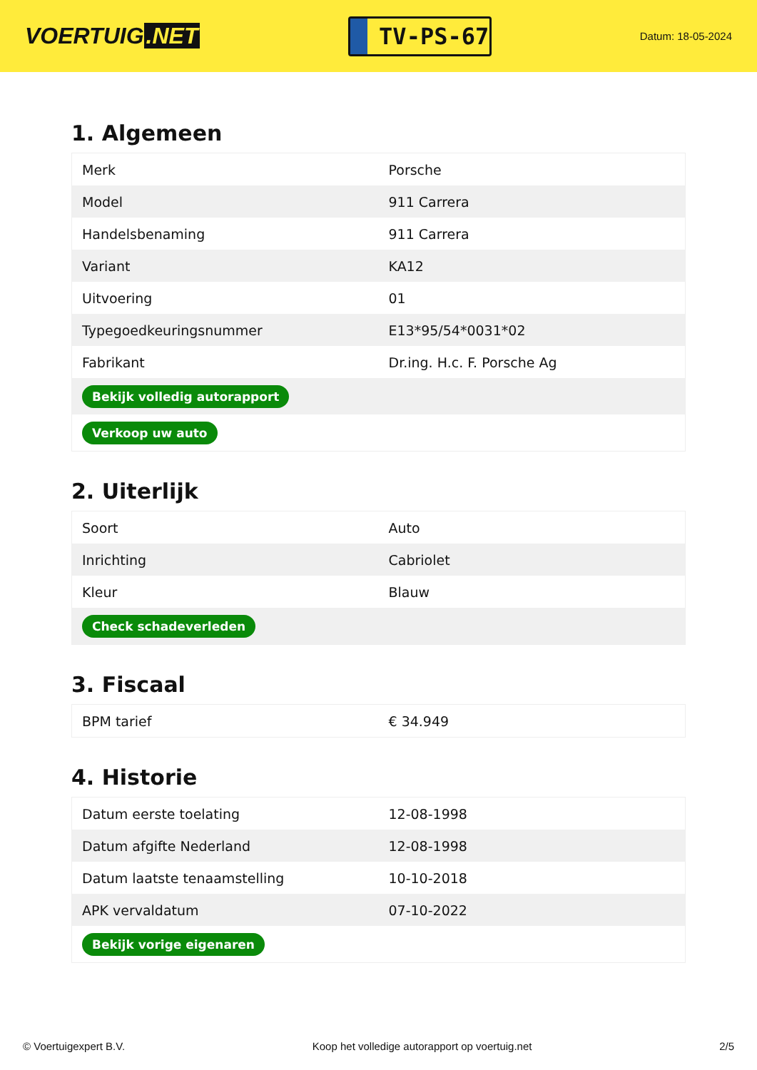VOERTUIG.NET
TV-PS-67
Datum: 18-05-2024
1. Algemeen
| Merk | Porsche |
| Model | 911 Carrera |
| Handelsbenaming | 911 Carrera |
| Variant | KA12 |
| Uitvoering | 01 |
| Typegoedkeuringsnummer | E13*95/54*0031*02 |
| Fabrikant | Dr.ing. H.c. F. Porsche Ag |
| Bekijk volledig autorapport | |
| Verkoop uw auto | |
2. Uiterlijk
| Soort | Auto |
| Inrichting | Cabriolet |
| Kleur | Blauw |
| Check schadeverleden | |
3. Fiscaal
| BPM tarief | € 34.949 |
4. Historie
| Datum eerste toelating | 12-08-1998 |
| Datum afgifte Nederland | 12-08-1998 |
| Datum laatste tenaamstelling | 10-10-2018 |
| APK vervaldatum | 07-10-2022 |
| Bekijk vorige eigenaren | |
© Voertuigexpert B.V. Koop het volledige autorapport op voertuig.net 2/5